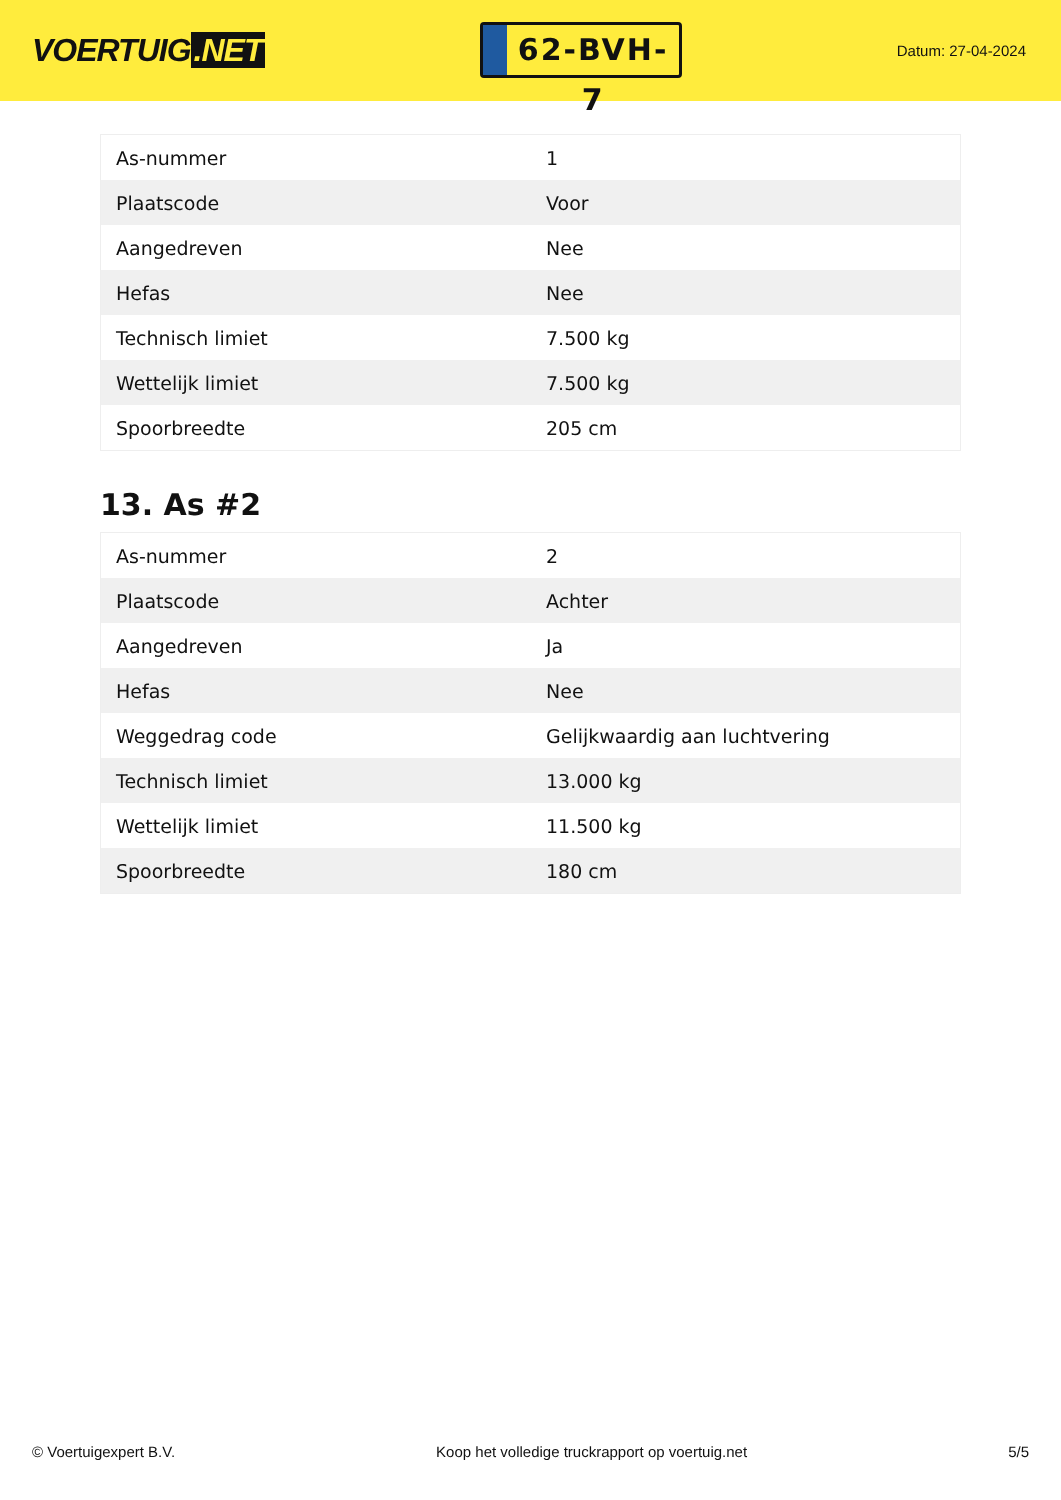VOERTUIG.NET
62-BVH-7
Datum: 27-04-2024
| As-nummer | 1 |
| Plaatscode | Voor |
| Aangedreven | Nee |
| Hefas | Nee |
| Technisch limiet | 7.500 kg |
| Wettelijk limiet | 7.500 kg |
| Spoorbreedte | 205 cm |
13. As #2
| As-nummer | 2 |
| Plaatscode | Achter |
| Aangedreven | Ja |
| Hefas | Nee |
| Weggedrag code | Gelijkwaardig aan luchtvering |
| Technisch limiet | 13.000 kg |
| Wettelijk limiet | 11.500 kg |
| Spoorbreedte | 180 cm |
© Voertuigexpert B.V. Koop het volledige truckrapport op voertuig.net 5/5